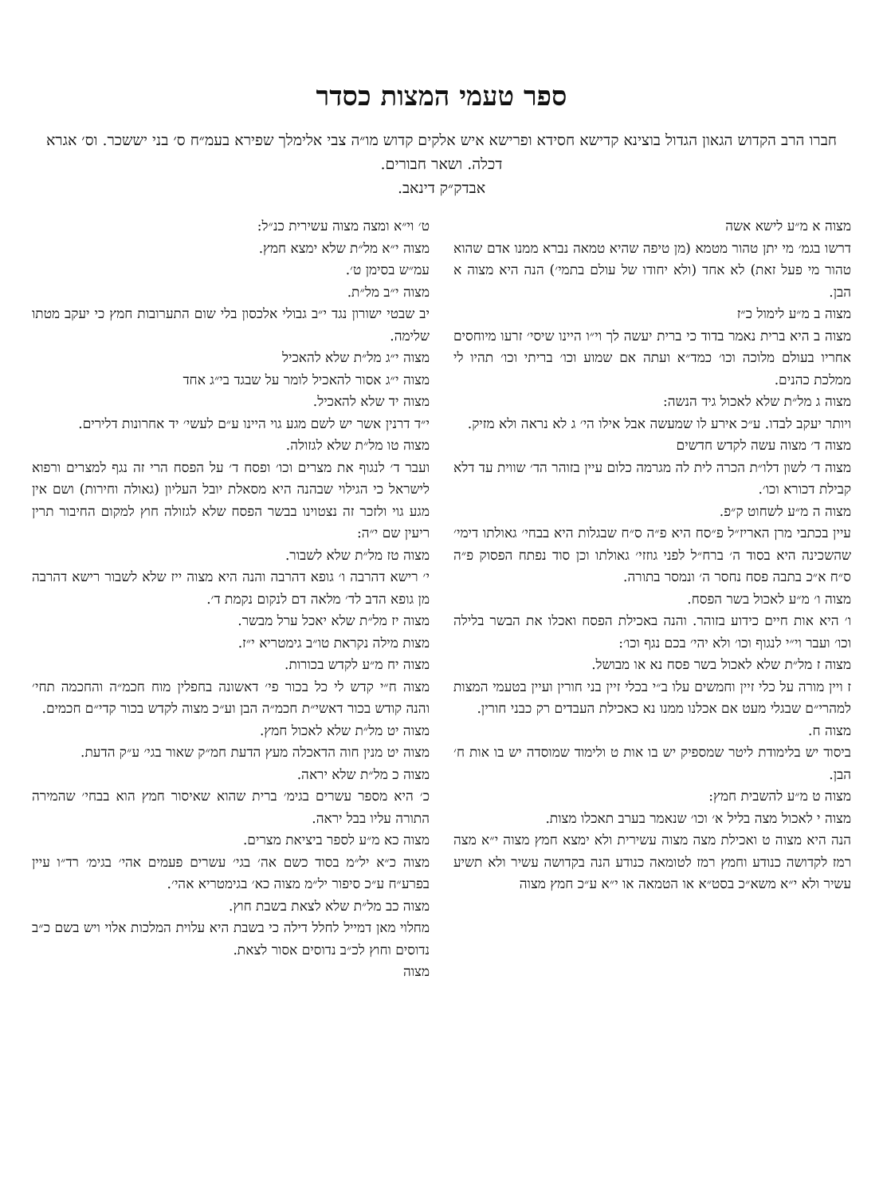ספר טעמי המצות כסדר
חברו הרב הקדוש הגאון הגדול בוצינא קדישא חסידא ופרישא איש אלקים קדוש מו״ה צבי אלימלך שפירא בעמ״ח ס׳ בני יששכר. וס׳ אגרא דכלה. ושאר חבורים.
אבדק״ק דינאב.
מצוה א מ״ע לישא אשה
דרשו בגמ׳ מי יתן טהור מטמא (מן טיפה שהיא טמאה נברא ממנו אדם שהוא טהור מי פעל זאת) לא אחד (ולא יחודו של עולם בתמי׳) הנה היא מצוה א הבן.
מצוה ב מ״ע לימול כ״ז
מצוה ב היא ברית נאמר בדוד כי ברית יעשה לך וי״ו היינו שיסי׳ זרעו מיוחסים אחריו בעולם מלוכה וכו׳ כמד״א ועתה אם שמוע וכו׳ בריתי וכו׳ תהיו לי ממלכת כהנים.
מצוה ג מל״ת שלא לאכול גיד הנשה:
ויותר יעקב לבדו. ע״כ אירע לו שמעשה אבל אילו הי׳ ג לא נראה ולא מזיק.
מצוה ד׳ מצוה עשה לקדש חדשים
מצוה ד׳ לשון דלו״ת הכרה לית לה מגרמה כלום עיין בזוהר הד׳ שווית עד דלא קבילת דכורא וכו׳.
מצוה ה מ״ע לשחוט ק״פ.
עיין בכתבי מרן האריז״ל פ״סח היא פ״ה ס״ח שבגלות היא בבחי׳ גאולתו דימי׳ שהשכינה היא בסוד ה׳ ברח״ל לפני גוזזי׳ גאולתו וכן סוד נפתח הפסוק פ״ה ס״ח א״כ בתבה פסח נחסר ה׳ ונמסר בתורה.
מצוה ו׳ מ״ע לאכול בשר הפסח.
ו׳ היא אות חיים כידוע בזוהר. והנה באכילת הפסח ואכלו את הבשר בלילה וכו׳ ועבר וי״י לנגוף וכו׳ ולא יהי׳ בכם נגף וכו׳:
מצוה ז מל״ת שלא לאכול בשר פסח נא או מבושל.
ז ויין מורה על כלי זיין וחמשים עלו ב״י בכלי זיין בני חורין ועיין בטעמי המצות למהרי״ם שבגלי מעט אם אכלנו ממנו נא כאכילת העבדים רק כבני חורין.
מצוה ח.
ביסוד יש בלימודת ליטר שמספיק יש בו אות ט ולימוד שמוסדה יש בו אות ח׳ הבן.
מצוה ט מ״ע להשבית חמץ:
מצוה י לאכול מצה בליל א׳ וכו׳ שנאמר בערב תאכלו מצות.
הנה היא מצוה ט ואכילת מצה מצוה עשירית ולא ימצא חמץ מצוה י״א מצה רמז לקדושה כנודע וחמץ רמז לטומאה כנודע הנה בקדושה עשיר ולא תשיע עשיר ולא י״א משא״כ בסט״א או הטמאה או י״א ע״כ חמץ מצוה
ט׳ וי״א ומצה מצוה עשירית כנ״ל:
מצוה י״א מל״ת שלא ימצא חמץ.
עמ״ש בסימן ט׳.
מצוה י״ב מל״ת.
יב שבטי ישורון נגד י״ב גבולי אלכסון בלי שום התערובות חמץ כי יעקב מטתו שלימה.
מצוה י״ג מל״ת שלא להאכיל
מצוה י״ג אסור להאכיל לומר על שבגד בי״ג אחד
מצוה יד שלא להאכיל.
י״ד דרנין אשר יש לשם מגע גוי היינו ע״ם לעשי׳ יד אחרונות דלירים.
מצוה טו מל״ת שלא לגזולה.
ועבר ד׳ לנגוף את מצרים וכו׳ ופסח ד׳ על הפסח הרי זה נגף למצרים ורפוא לישראל כי הגילוי שבהנה היא מסאלת יובל העליון (גאולה וחירות) ושם אין מגע גוי ולזכר זה נצטוינו בבשר הפסח שלא לגזולה חוץ למקום החיבור תרין ריעין שם י״ה:
מצוה טז מל״ת שלא לשבור.
י׳ רישא דהרבה ו׳ גופא דהרבה והנה היא מצוה ייז שלא לשבור רישא דהרבה מן גופא הדב לד׳ מלאה דם לנקום נקמת ד׳.
מצוה יז מל״ת שלא יאכל ערל מבשר.
מצות מילה נקראת טו״ב גימטריא י״ז.
מצוה יח מ״ע לקדש בכורות.
מצוה ח״י קדש לי כל בכור פי׳ דאשונה בחפלין מוח חכמ״ה והחכמה תחי׳ והנה קודש בכור דאשי״ת חכמ״ה הבן וע״כ מצוה לקדש בכור קדי״ם חכמים.
מצוה יט מל״ת שלא לאכול חמץ.
מצוה יט מנין חוה הדאכלה מעץ הדעת חמ״ק שאור בגי׳ ע״ק הדעת.
מצוה כ מל״ת שלא יראה.
כ׳ היא מספר עשרים בגימ׳ ברית שהוא שאיסור חמץ הוא בבחי׳ שהמירה התורה עליו בבל יראה.
מצוה כא מ״ע לספר ביציאת מצרים.
מצוה כ״א יל״מ בסוד כשם אה׳ בגי׳ עשרים פעמים אהי׳ בגימ׳ רד״ו עיין בפרע״ח ע״כ סיפור יל״מ מצוה כא׳ בגימטריא אהי׳.
מצוה כב מל״ת שלא לצאת בשבת חוץ.
מחלוי מאן דמייל לחלל דילה כי בשבת היא עלוית המלכות אלוי ויש בשם כ״ב נדוסים וחוץ לכ״ב נדוסים אסור לצאת.
מצוה